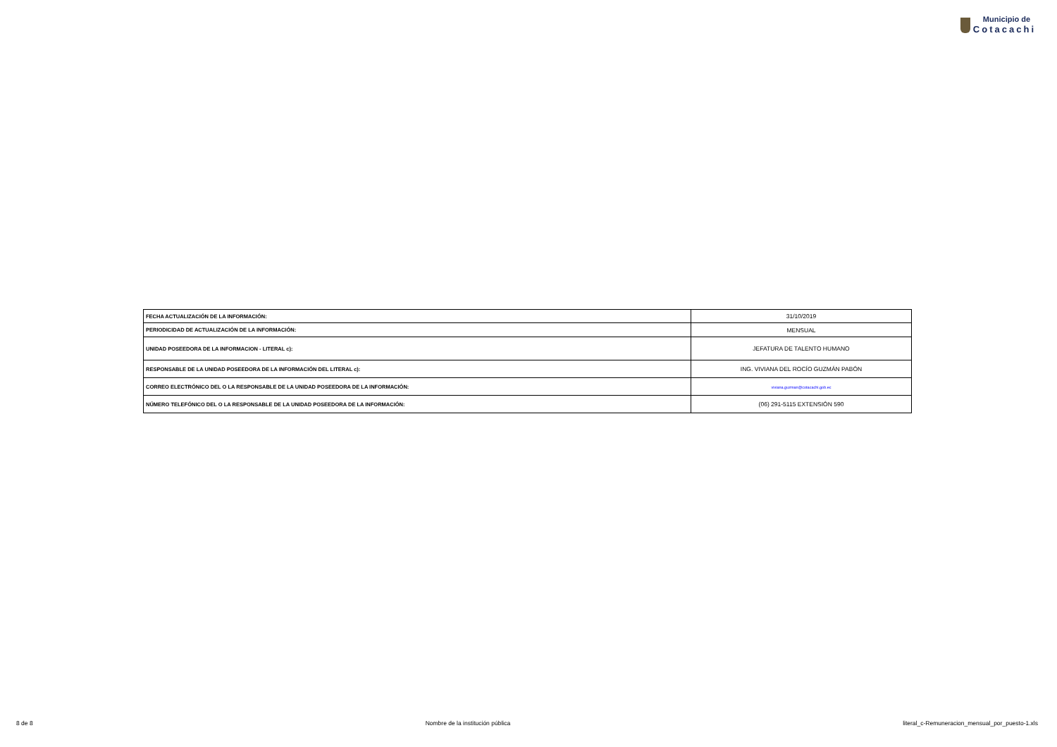Municipio de
Cotacachi
| FECHA ACTUALIZACIÓN DE LA INFORMACIÓN: | 31/10/2019 |
| PERIODICIDAD DE ACTUALIZACIÓN DE LA INFORMACIÓN: | MENSUAL |
| UNIDAD POSEEDORA DE LA INFORMACION - LITERAL c): | JEFATURA DE TALENTO HUMANO |
| RESPONSABLE DE LA UNIDAD POSEEDORA DE LA INFORMACIÓN DEL LITERAL c): | ING. VIVIANA DEL ROCÍO GUZMÁN PABÓN |
| CORREO ELECTRÓNICO DEL O LA RESPONSABLE DE LA UNIDAD POSEEDORA DE LA INFORMACIÓN: | viviana.guzman@cotacachi.gob.ec |
| NÚMERO TELEFÓNICO DEL O LA RESPONSABLE DE LA UNIDAD POSEEDORA DE LA INFORMACIÓN: | (06) 291-5115 EXTENSIÓN 590 |
8 de 8 Nombre de la institución pública literal_c-Remuneracion_mensual_por_puesto-1.xls